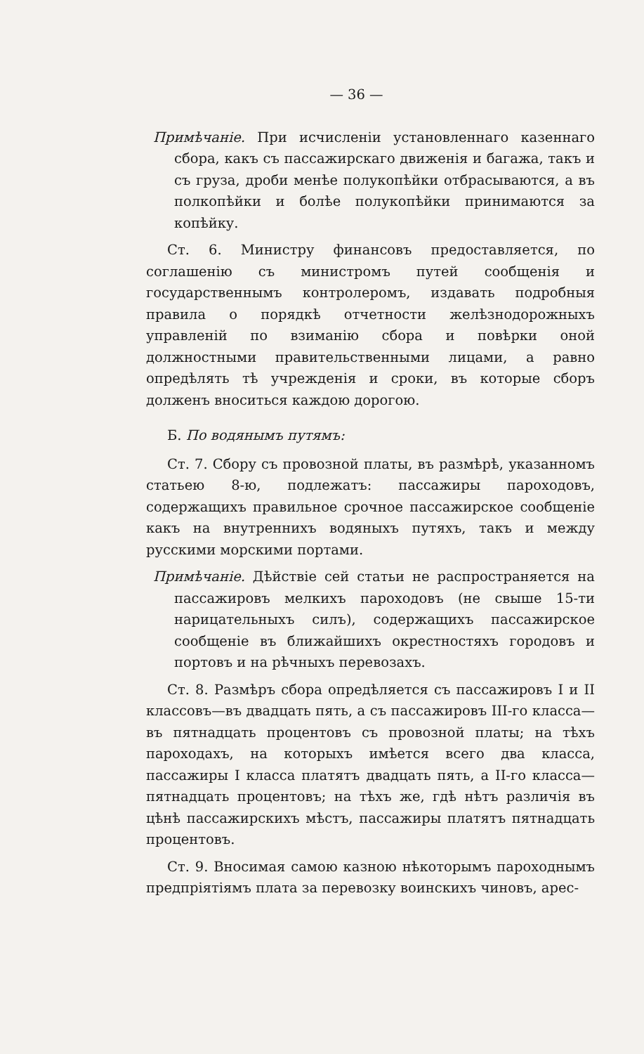— 36 —
Примѣчаніе. При исчисленіи установленнаго казеннаго сбора, какъ съ пассажирскаго движенія и багажа, такъ и съ груза, дроби менѣе полукопѣйки отбрасываются, а въ полкопѣйки и болѣе полукопѣйки принимаются за копѣйку.
Ст. 6. Министру финансовъ предоставляется, по соглашенію съ министромъ путей сообщенія и государственнымъ контролеромъ, издавать подробныя правила о порядкѣ отчетности желѣзнодорожныхъ управленій по взиманію сбора и повѣрки оной должностными правительственными лицами, а равно опредѣлять тѣ учрежденія и сроки, въ которые сборъ долженъ вноситься каждою дорогою.
Б. По водянымъ путямъ:
Ст. 7. Сбору съ провозной платы, въ размѣрѣ, указанномъ статьею 8-ю, подлежатъ: пассажиры пароходовъ, содержащихъ правильное срочное пассажирское сообщеніе какъ на внутреннихъ водяныхъ путяхъ, такъ и между русскими морскими портами.
Примѣчаніе. Дѣйствіе сей статьи не распространяется на пассажировъ мелкихъ пароходовъ (не свыше 15-ти нарицательныхъ силъ), содержащихъ пассажирское сообщеніе въ ближайшихъ окрестностяхъ городовъ и портовъ и на рѣчныхъ перевозахъ.
Ст. 8. Размѣръ сбора опредѣляется съ пассажировъ I и II классовъ—въ двадцать пять, а съ пассажировъ III-го класса—въ пятнадцать процентовъ съ провозной платы; на тѣхъ пароходахъ, на которыхъ имѣется всего два класса, пассажиры I класса платятъ двадцать пять, а II-го класса—пятнадцать процентовъ; на тѣхъ же, гдѣ нѣтъ различія въ цѣнѣ пассажирскихъ мѣстъ, пассажиры платятъ пятнадцать процентовъ.
Ст. 9. Вносимая самою казною нѣкоторымъ пароходнымъ предпріятіямъ плата за перевозку воинскихъ чиновъ, арес-